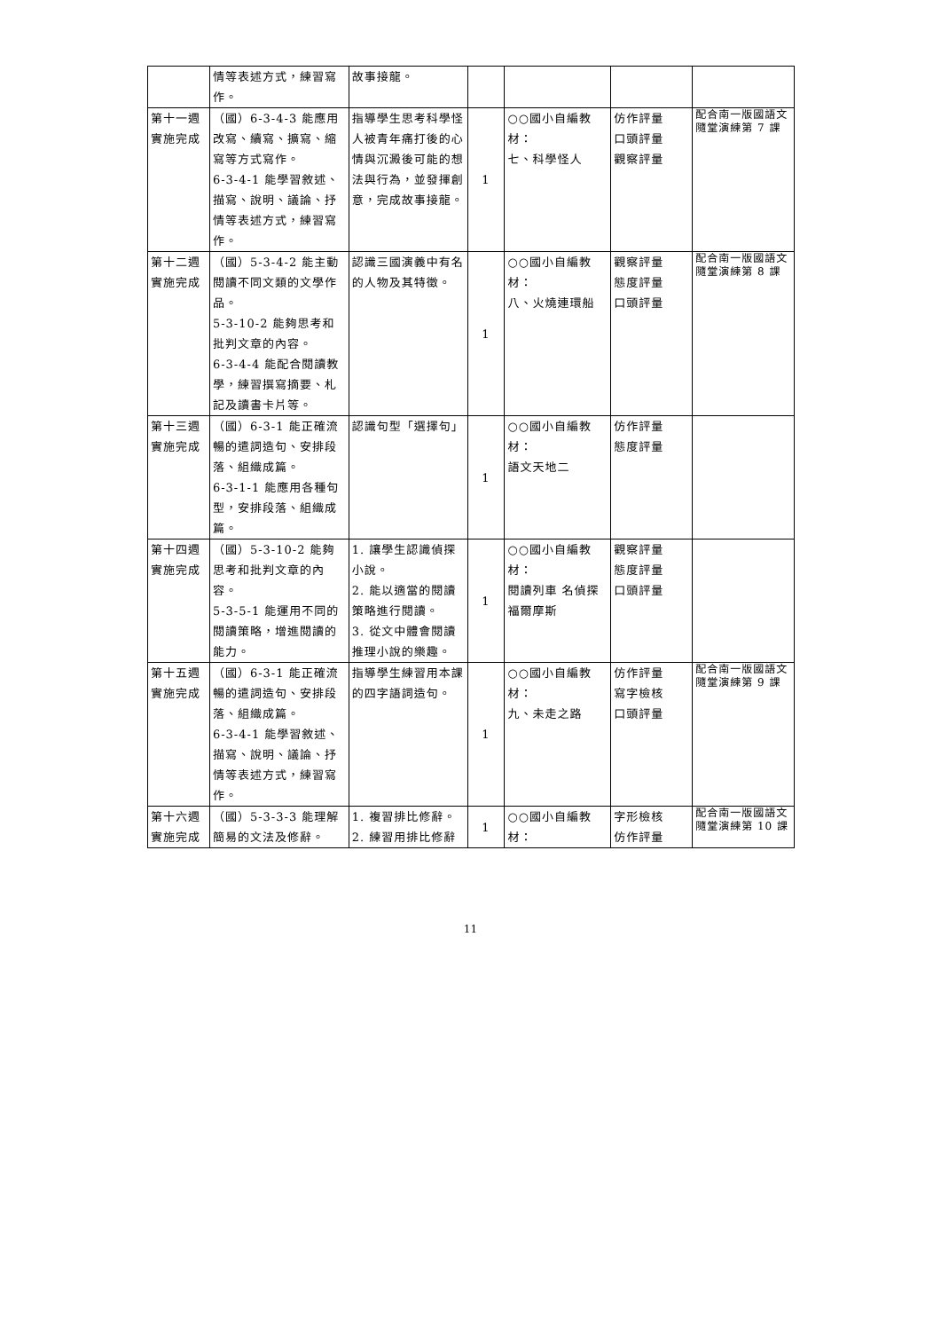| | 情等表述方式，練習寫作。 | 故事接龍。 | | | | |
| 第十一週 實施完成 | （國）6-3-4-3 能應用改寫、續寫、擴寫、縮寫等方式寫作。 6-3-4-1 能學習敘述、描寫、說明、議論、抒情等表述方式，練習寫作。 | 指導學生思考科學怪人被青年痛打後的心情與沉澱後可能的想法與行為，並發揮創意，完成故事接龍。 | 1 | ○○國小自編教材： 七、科學怪人 | 仿作評量 口頭評量 觀察評量 | 配合南一版國語文隨堂演練第 7 課 |
| 第十二週 實施完成 | （國）5-3-4-2 能主動閱讀不同文類的文學作品。 5-3-10-2 能夠思考和批判文章的內容。 6-3-4-4 能配合閱讀教學，練習撰寫摘要、札記及讀書卡片等。 | 認識三國演義中有名的人物及其特徵。 | 1 | ○○國小自編教材： 八、火燒連環船 | 觀察評量 態度評量 口頭評量 | 配合南一版國語文隨堂演練第 8 課 |
| 第十三週 實施完成 | （國）6-3-1 能正確流暢的遣詞造句、安排段落、組織成篇。 6-3-1-1 能應用各種句型，安排段落、組織成篇。 | 認識句型「選擇句」 | 1 | ○○國小自編教材： 語文天地二 | 仿作評量 態度評量 | |
| 第十四週 實施完成 | （國）5-3-10-2 能夠思考和批判文章的內容。 5-3-5-1 能運用不同的閱讀策略，增進閱讀的能力。 | 1. 讓學生認識偵探小說。 2. 能以適當的閱讀策略進行閱讀。 3. 從文中體會閱讀推理小說的樂趣。 | 1 | ○○國小自編教材： 閱讀列車 名偵探福爾摩斯 | 觀察評量 態度評量 口頭評量 | |
| 第十五週 實施完成 | （國）6-3-1 能正確流暢的遣詞造句、安排段落、組織成篇。 6-3-4-1 能學習敘述、描寫、說明、議論、抒情等表述方式，練習寫作。 | 指導學生練習用本課的四字語詞造句。 | 1 | ○○國小自編教材： 九、未走之路 | 仿作評量 寫字檢核 口頭評量 | 配合南一版國語文隨堂演練第 9 課 |
| 第十六週 實施完成 | （國）5-3-3-3 能理解簡易的文法及修辭。 | 1. 複習排比修辭。 2. 練習用排比修辭 | 1 | ○○國小自編教材： | 字形檢核 仿作評量 | 配合南一版國語文隨堂演練第 10 課 |
11